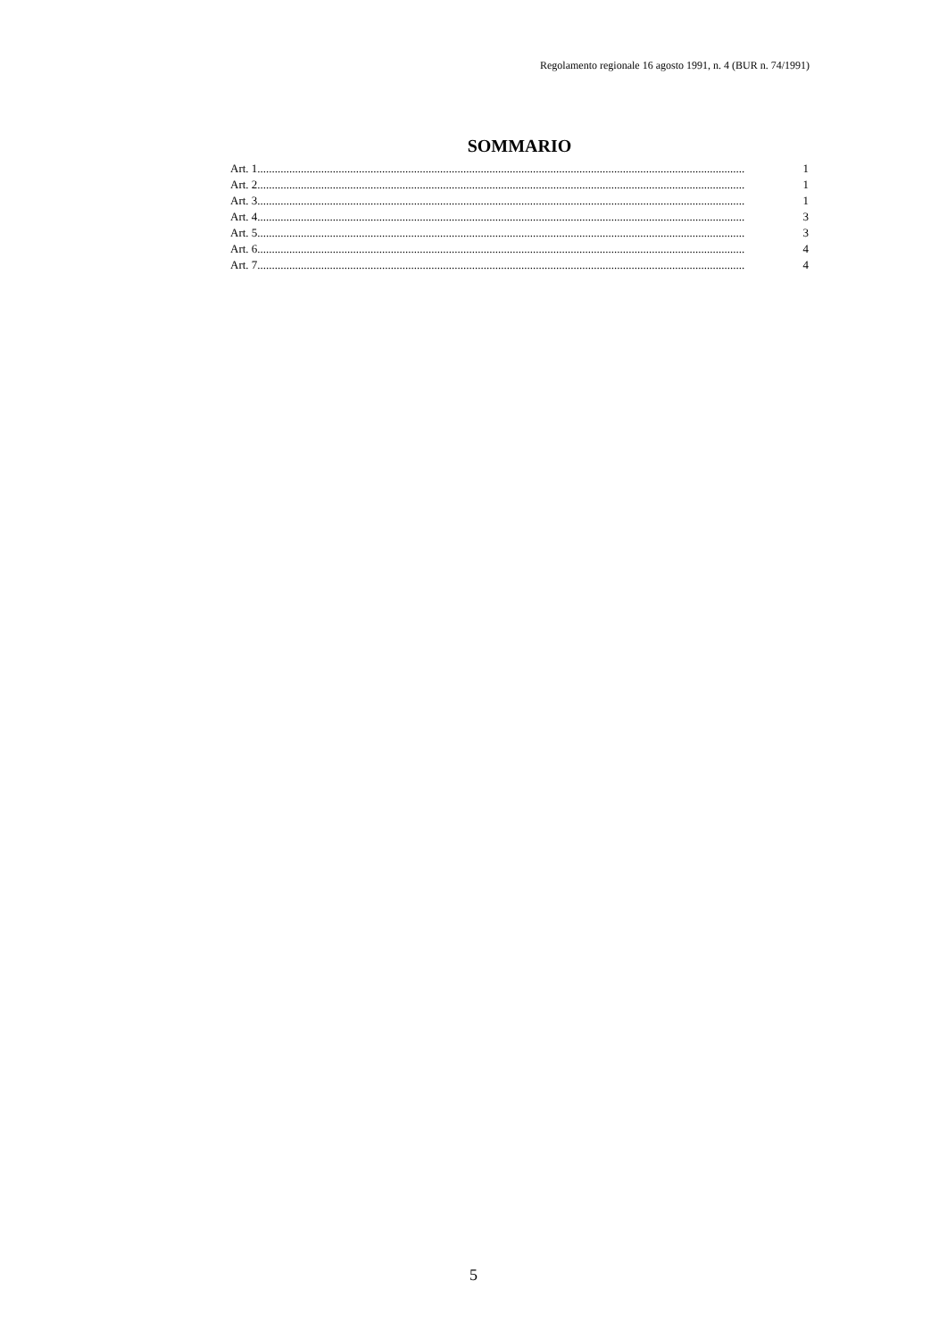Regolamento regionale 16 agosto 1991, n. 4 (BUR n. 74/1991)
SOMMARIO
Art. 1........................................................................................................................................................................ 1
Art. 2........................................................................................................................................................................ 1
Art. 3........................................................................................................................................................................ 1
Art. 4........................................................................................................................................................................ 3
Art. 5........................................................................................................................................................................ 3
Art. 6........................................................................................................................................................................ 4
Art. 7........................................................................................................................................................................ 4
5